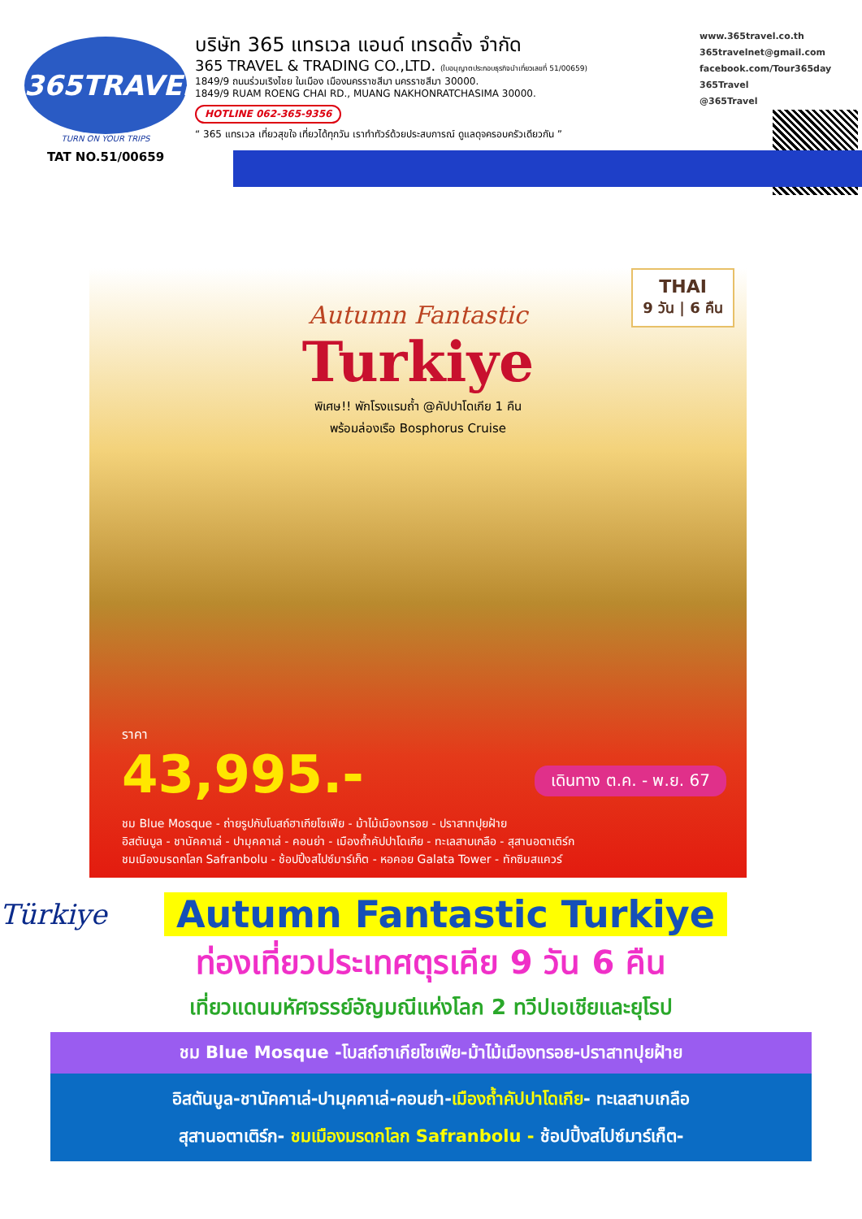365TRAVEL
TURN ON YOUR TRIPS
TAT NO.51/00659
บริษัท 365 แทรเวล แอนด์ เทรดดิ้ง จำกัด
365 TRAVEL & TRADING CO.,LTD. (ใบอนุญาตประกอบธุรกิจนำเที่ยวเลขที่ 51/00659)
1849/9 ถนนร่วมเริงไชย ในเมือง เมืองนครราชสีมา นครราชสีมา 30000.
1849/9 RUAM ROENG CHAI RD., MUANG NAKHONRATCHASIMA 30000.
HOTLINE 062-365-9356
“ 365 แทรเวล เที่ยวสุขใจ เที่ยวได้ทุกวัน เราทำทัวร์ด้วยประสบการณ์ ดูแลดุจครอบครัวเดียวกัน ”
www.365travel.co.th
365travelnet@gmail.com
facebook.com/Tour365day
365Travel
@365Travel
THAI
9 วัน | 6 คืน
Autumn Fantastic
Turkiye
พิเศษ!! พักโรงแรมถ้ำ @คัปปาโดเกีย 1 คืน
พร้อมล่องเรือ Bosphorus Cruise
ราคา
43,995.-
เดินทาง ต.ค. - พ.ย. 67
ชม Blue Mosque - ถ่ายรูปกับโบสถ์ฮาเกียโซเฟีย - ม้าไม้เมืองทรอย - ปราสาทปุยฝ้าย
อิสตันบูล - ชานัคคาเล่ - ปามุคคาเล่ - คอนย่า - เมืองถ้ำคัปปาโดเกีย - ทะเลสาบเกลือ - สุสานอตาเติร์ก
ชมเมืองมรดกโลก Safranbolu - ช้อปปิ้งสไปซ์มาร์เก็ต - หอคอย Galata Tower - ทักซิมสแควร์
Türkiye
Autumn Fantastic Turkiye
ท่องเที่ยวประเทศตุรเคีย 9 วัน 6 คืน
เที่ยวแดนมหัศจรรย์อัญมณีแห่งโลก 2 ทวีปเอเชียและยุโรป
ชม Blue Mosque -โบสถ์ฮาเกียโซเฟีย-ม้าไม้เมืองทรอย-ปราสาทปุยฝ้าย
อิสตันบูล-ชานัคคาเล่-ปามุคคาเล่-คอนย่า-เมืองถ้ำคัปปาโดเกีย- ทะเลสาบเกลือ
สุสานอตาเติร์ก- ชมเมืองมรดกโลก Safranbolu - ช้อปปิ้งสไปซ์มาร์เก็ต-